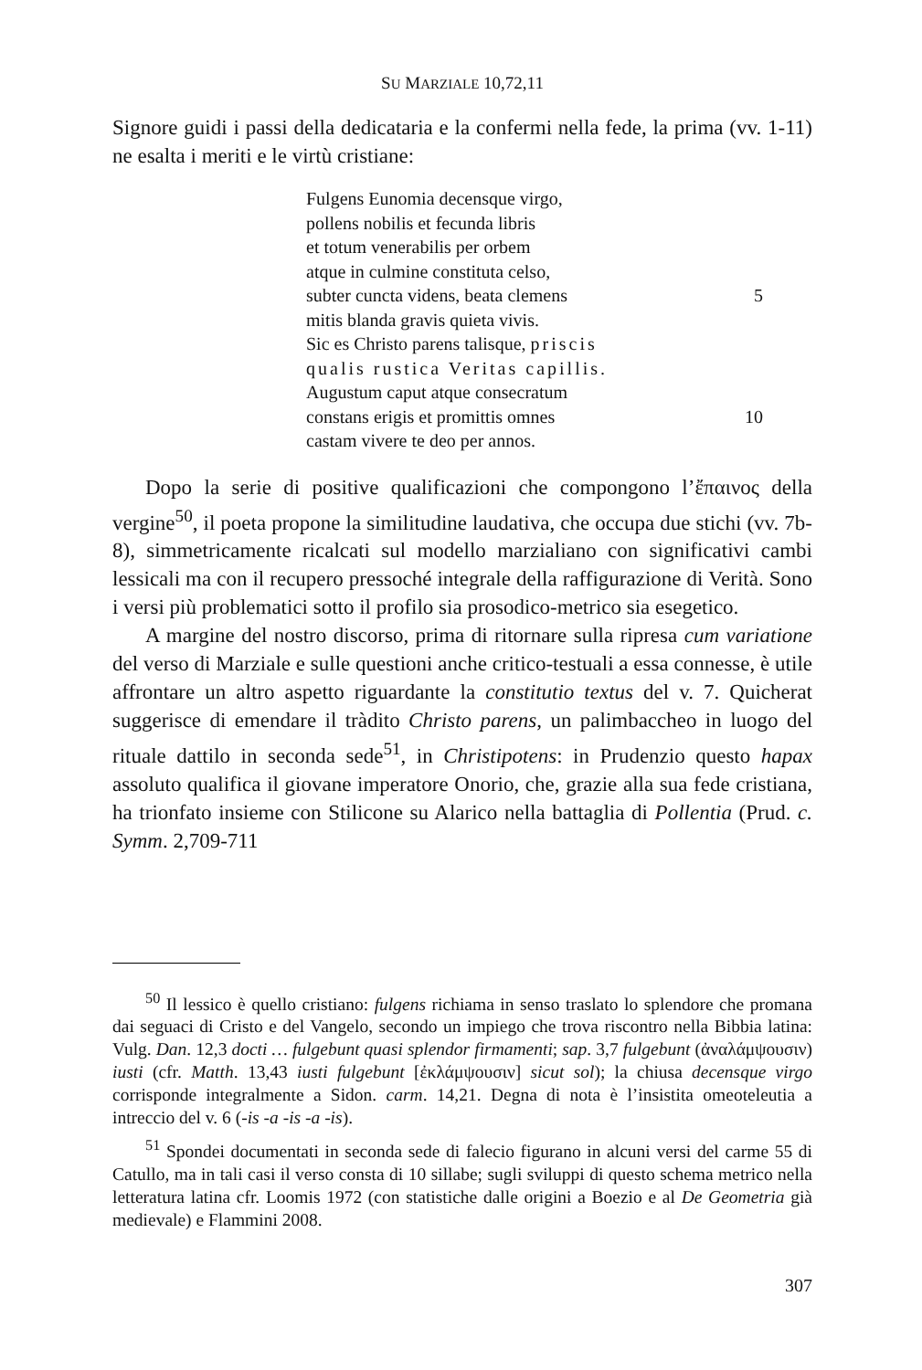SU MARZIALE 10,72,11
Signore guidi i passi della dedicataria e la confermi nella fede, la prima (vv. 1-11) ne esalta i meriti e le virtù cristiane:
Fulgens Eunomia decensque virgo,
pollens nobilis et fecunda libris
et totum venerabilis per orbem
atque in culmine constituta celso,
subter cuncta videns, beata clemens 5
mitis blanda gravis quieta vivis.
Sic es Christo parens talisque, priscis
qualis rustica Veritas capillis.
Augustum caput atque consecratum
constans erigis et promittis omnes 10
castam vivere te deo per annos.
Dopo la serie di positive qualificazioni che compongono l’ἔπαινος della vergine<sup>50</sup>, il poeta propone la similitudine laudativa, che occupa due stichi (vv. 7b-8), simmetricamente ricalcati sul modello marzialiano con significativi cambi lessicali ma con il recupero pressoché integrale della raffigurazione di Verità. Sono i versi più problematici sotto il profilo sia prosodico-metrico sia esegetico.
A margine del nostro discorso, prima di ritornare sulla ripresa cum variatione del verso di Marziale e sulle questioni anche critico-testuali a essa connesse, è utile affrontare un altro aspetto riguardante la constitutio textus del v. 7. Quicherat suggerisce di emendare il tràdito Christo parens, un palimbaccheo in luogo del rituale dattilo in seconda sede<sup>51</sup>, in Christipotens: in Prudenzio questo hapax assoluto qualifica il giovane imperatore Onorio, che, grazie alla sua fede cristiana, ha trionfato insieme con Stilicone su Alarico nella battaglia di Pollentia (Prud. c. Symm. 2,709-711
<sup>50</sup> Il lessico è quello cristiano: fulgens richiama in senso traslato lo splendore che promana dai seguaci di Cristo e del Vangelo, secondo un impiego che trova riscontro nella Bibbia latina: Vulg. Dan. 12,3 docti … fulgebunt quasi splendor firmamenti; sap. 3,7 fulgebunt (ἀναλάμψουσιν) iusti (cfr. Matth. 13,43 iusti fulgebunt [ἐκλάμψουσιν] sicut sol); la chiusa decensque virgo corrisponde integralmente a Sidon. carm. 14,21. Degna di nota è l’insistita omeoteleutia a intreccio del v. 6 (-is -a -is -a -is).
<sup>51</sup> Spondei documentati in seconda sede di falecio figurano in alcuni versi del carme 55 di Catullo, ma in tali casi il verso consta di 10 sillabe; sugli sviluppi di questo schema metrico nella letteratura latina cfr. Loomis 1972 (con statistiche dalle origini a Boezio e al De Geometria già medievale) e Flammini 2008.
307